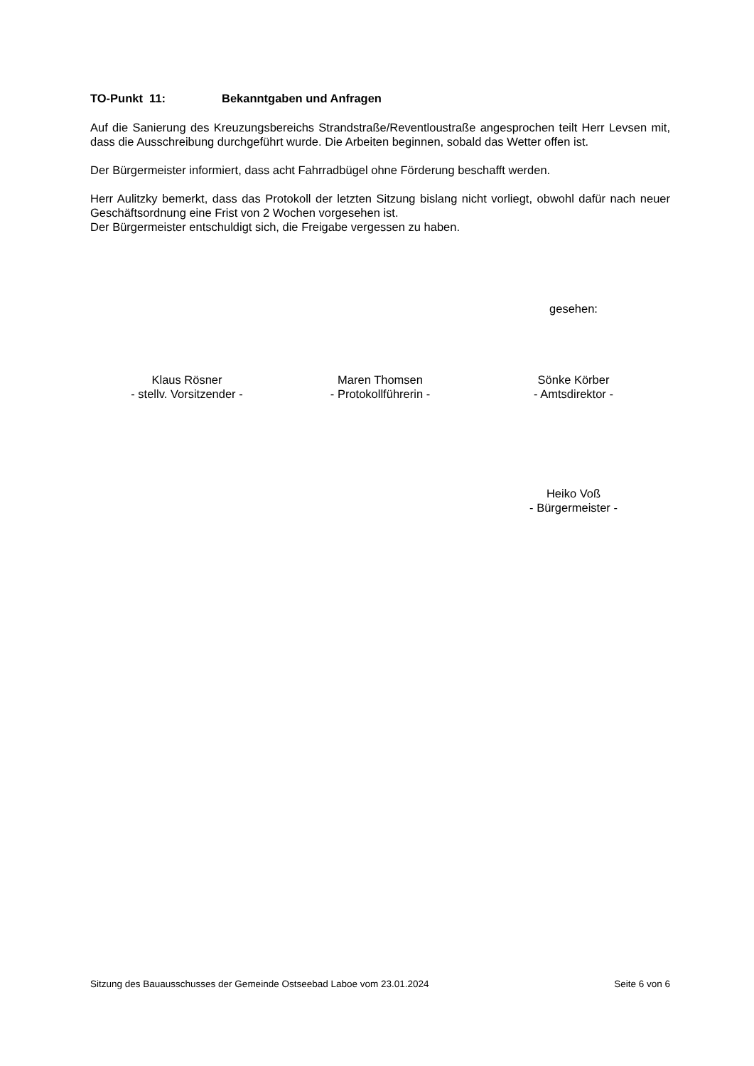TO-Punkt 11: Bekanntgaben und Anfragen
Auf die Sanierung des Kreuzungsbereichs Strandstraße/Reventloustraße angesprochen teilt Herr Levsen mit, dass die Ausschreibung durchgeführt wurde. Die Arbeiten beginnen, sobald das Wetter offen ist.
Der Bürgermeister informiert, dass acht Fahrradbügel ohne Förderung beschafft werden.
Herr Aulitzky bemerkt, dass das Protokoll der letzten Sitzung bislang nicht vorliegt, obwohl dafür nach neuer Geschäftsordnung eine Frist von 2 Wochen vorgesehen ist.
Der Bürgermeister entschuldigt sich, die Freigabe vergessen zu haben.
gesehen:
Klaus Rösner
- stellv. Vorsitzender -
Maren Thomsen
- Protokollführerin -
Sönke Körber
- Amtsdirektor -
Heiko Voß
- Bürgermeister -
Sitzung des Bauausschusses der Gemeinde Ostseebad Laboe vom 23.01.2024 Seite 6 von 6